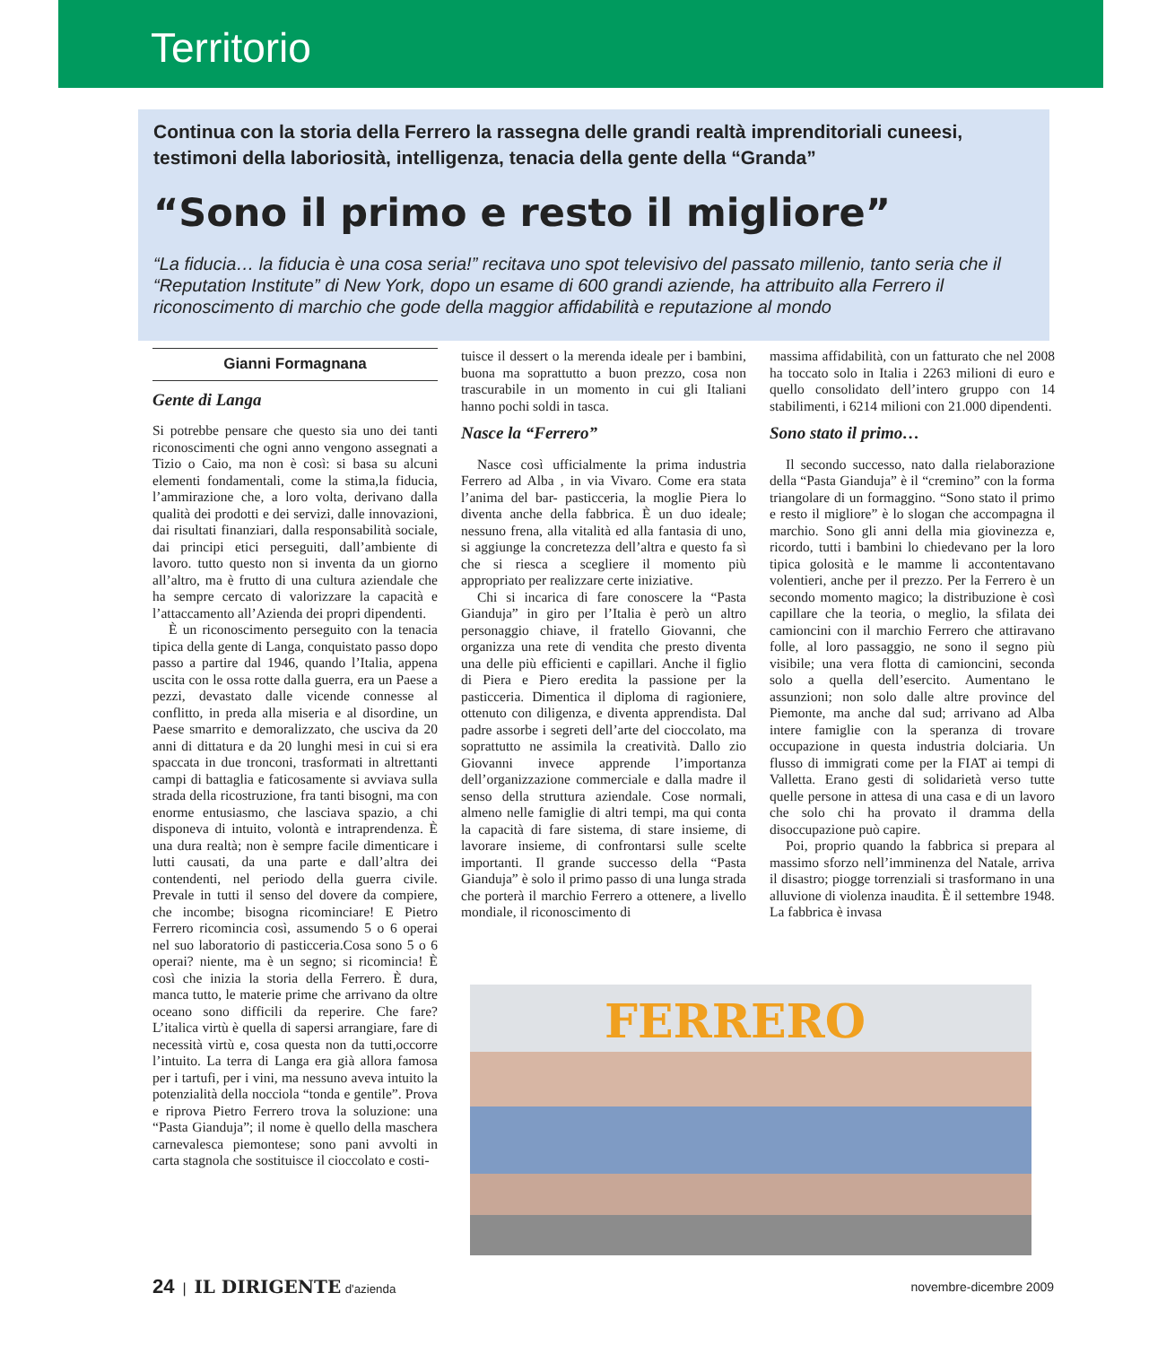Territorio
Continua con la storia della Ferrero la rassegna delle grandi realtà imprenditoriali cuneesi, testimoni della laboriosità, intelligenza, tenacia della gente della “Granda”
“Sono il primo e resto il migliore”
“La fiducia… la fiducia è una cosa seria!” recitava uno spot televisivo del passato millenio, tanto seria che il “Reputation Institute” di New York, dopo un esame di 600 grandi aziende, ha attribuito alla Ferrero il riconoscimento di marchio che gode della maggior affidabilità e reputazione al mondo
Gianni Formagnana
Gente di Langa
Si potrebbe pensare che questo sia uno dei tanti riconoscimenti che ogni anno vengono assegnati a Tizio o Caio, ma non è così: si basa su alcuni elementi fondamentali, come la stima,la fiducia, l’ammirazione che, a loro volta, derivano dalla qualità dei prodotti e dei servizi, dalle innovazioni, dai risultati finanziari, dalla responsabilità sociale, dai principi etici perseguiti, dall’ambiente di lavoro. tutto questo non si inventa da un giorno all’altro, ma è frutto di una cultura aziendale che ha sempre cercato di valorizzare la capacità e l’attaccamento all’Azienda dei propri dipendenti.
È un riconoscimento perseguito con la tenacia tipica della gente di Langa, conquistato passo dopo passo a partire dal 1946, quando l’Italia, appena uscita con le ossa rotte dalla guerra, era un Paese a pezzi, devastato dalle vicende connesse al conflitto, in preda alla miseria e al disordine, un Paese smarrito e demoralizzato, che usciva da 20 anni di dittatura e da 20 lunghi mesi in cui si era spaccata in due tronconi, trasformati in altrettanti campi di battaglia e faticosamente si avviava sulla strada della ricostruzione, fra tanti bisogni, ma con enorme entusiasmo, che lasciava spazio, a chi disponeva di intuito, volontà e intraprendenza. È una dura realtà; non è sempre facile dimenticare i lutti causati, da una parte e dall’altra dei contendenti, nel periodo della guerra civile. Prevale in tutti il senso del dovere da compiere, che incombe; bisogna ricominciare! E Pietro Ferrero ricomincia così, assumendo 5 o 6 operai nel suo laboratorio di pasticceria.Cosa sono 5 o 6 operai? niente, ma è un segno; si ricomincia! È così che inizia la storia della Ferrero. È dura, manca tutto, le materie prime che arrivano da oltre oceano sono difficili da reperire. Che fare? L’italica virtù è quella di sapersi arrangiare, fare di necessità virtù e, cosa questa non da tutti,occorre l’intuito. La terra di Langa era già allora famosa per i tartufi, per i vini, ma nessuno aveva intuito la potenzialità della nocciola “tonda e gentile”. Prova e riprova Pietro Ferrero trova la soluzione: una “Pasta Gianduja”; il nome è quello della maschera carnevalesca piemontese; sono pani avvolti in carta stagnola che sostituisce il cioccolato e costi-
tuisce il dessert o la merenda ideale per i bambini, buona ma soprattutto a buon prezzo, cosa non trascurabile in un momento in cui gli Italiani hanno pochi soldi in tasca.
Nasce la “Ferrero”
Nasce così ufficialmente la prima industria Ferrero ad Alba , in via Vivaro. Come era stata l’anima del bar- pasticceria, la moglie Piera lo diventa anche della fabbrica. È un duo ideale; nessuno frena, alla vitalità ed alla fantasia di uno, si aggiunge la concretezza dell’altra e questo fa sì che si riesca a scegliere il momento più appropriato per realizzare certe iniziative.
Chi si incarica di fare conoscere la “Pasta Gianduja” in giro per l’Italia è però un altro personaggio chiave, il fratello Giovanni, che organizza una rete di vendita che presto diventa una delle più efficienti e capillari. Anche il figlio di Piera e Piero eredita la passione per la pasticceria. Dimentica il diploma di ragioniere, ottenuto con diligenza, e diventa apprendista. Dal padre assorbe i segreti dell’arte del cioccolato, ma soprattutto ne assimila la creatività. Dallo zio Giovanni invece apprende l’importanza dell’organizzazione commerciale e dalla madre il senso della struttura aziendale. Cose normali, almeno nelle famiglie di altri tempi, ma qui conta la capacità di fare sistema, di stare insieme, di lavorare insieme, di confrontarsi sulle scelte importanti. Il grande successo della “Pasta Gianduja” è solo il primo passo di una lunga strada che porterà il marchio Ferrero a ottenere, a livello mondiale, il riconoscimento di
massima affidabilità, con un fatturato che nel 2008 ha toccato solo in Italia i 2263 milioni di euro e quello consolidato dell’intero gruppo con 14 stabilimenti, i 6214 milioni con 21.000 dipendenti.
Sono stato il primo…
Il secondo successo, nato dalla rielaborazione della “Pasta Gianduja” è il “cremino” con la forma triangolare di un formaggino. “Sono stato il primo e resto il migliore” è lo slogan che accompagna il marchio. Sono gli anni della mia giovinezza e, ricordo, tutti i bambini lo chiedevano per la loro tipica golosità e le mamme li accontentavano volentieri, anche per il prezzo. Per la Ferrero è un secondo momento magico; la distribuzione è così capillare che la teoria, o meglio, la sfilata dei camioncini con il marchio Ferrero che attiravano folle, al loro passaggio, ne sono il segno più visibile; una vera flotta di camioncini, seconda solo a quella dell’esercito. Aumentano le assunzioni; non solo dalle altre province del Piemonte, ma anche dal sud; arrivano ad Alba intere famiglie con la speranza di trovare occupazione in questa industria dolciaria. Un flusso di immigrati come per la FIAT ai tempi di Valletta. Erano gesti di solidarietà verso tutte quelle persone in attesa di una casa e di un lavoro che solo chi ha provato il dramma della disoccupazione può capire.
Poi, proprio quando la fabbrica si prepara al massimo sforzo nell’imminenza del Natale, arriva il disastro; piogge torrenziali si trasformano in una alluvione di violenza inaudita. È il settembre 1948. La fabbrica è invasa
FERRERO
24 | IL DIRIGENTE d'azienda novembre-dicembre 2009